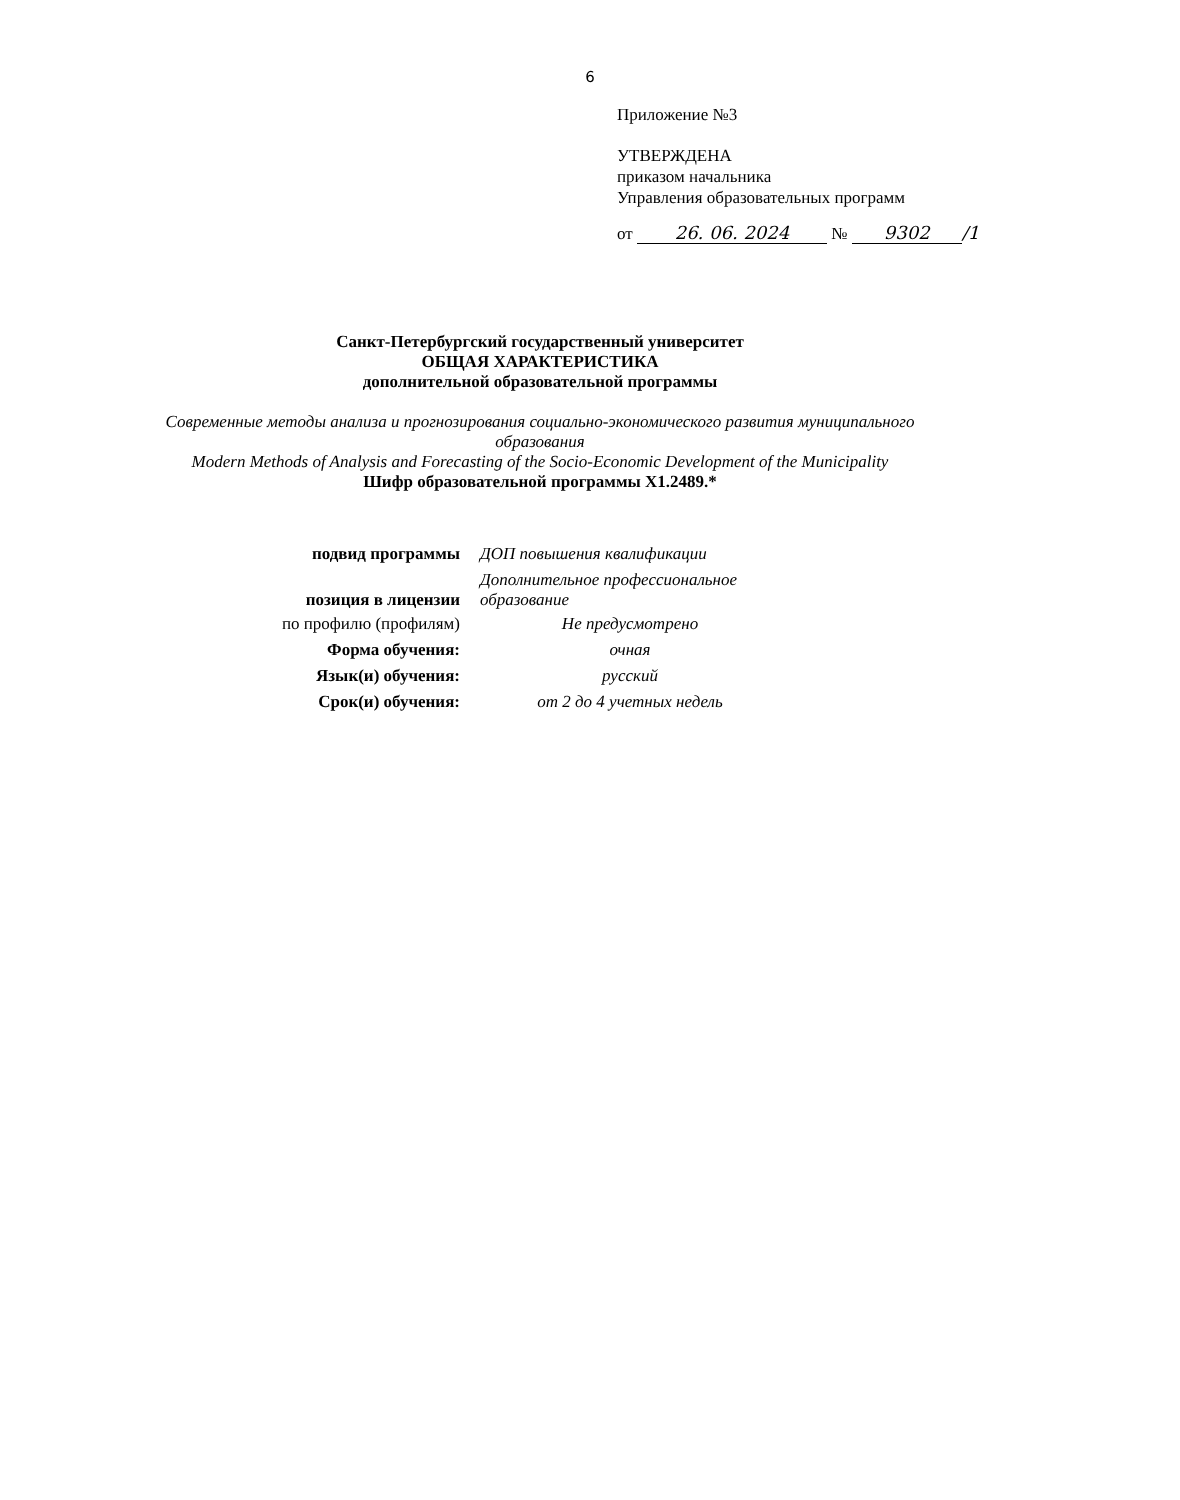6
Приложение №3
УТВЕРЖДЕНА
приказом начальника
Управления образовательных программ
от 26. 06. 2024 № 9302 /1
Санкт-Петербургский государственный университет
ОБЩАЯ ХАРАКТЕРИСТИКА
дополнительной образовательной программы
Современные методы анализа и прогнозирования социально-экономического развития муниципального образования
Modern Methods of Analysis and Forecasting of the Socio-Economic Development of the Municipality
Шифр образовательной программы Х1.2489.*
| подвид программы | ДОП повышения квалификации |
| позиция в лицензии | Дополнительное профессиональное образование |
| по профилю (профилям) | Не предусмотрено |
| Форма обучения: | очная |
| Язык(и) обучения: | русский |
| Срок(и) обучения: | от 2 до 4 учетных недель |